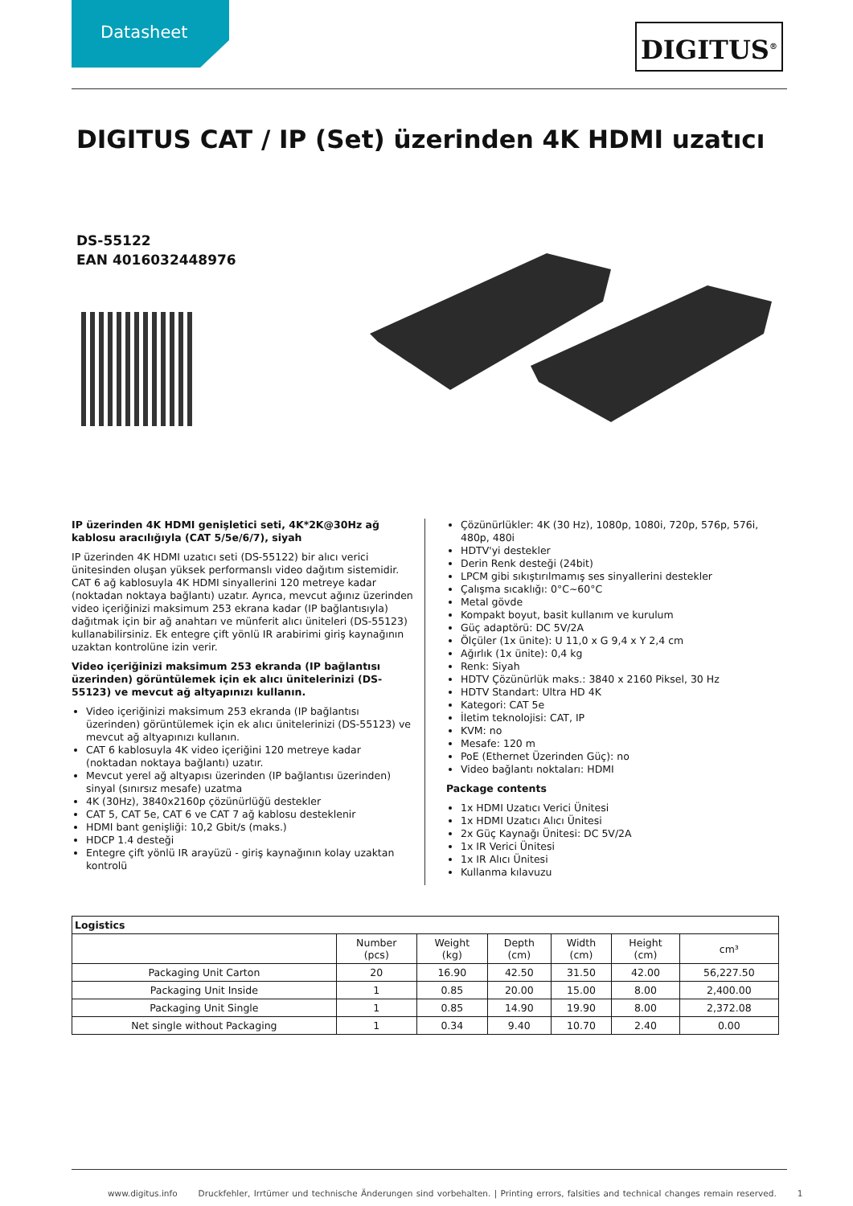Datasheet
DIGITUS<sup>®</sup>
DIGITUS CAT / IP (Set) üzerinden 4K HDMI uzatıcı
DS-55122
EAN 4016032448976
IP üzerinden 4K HDMI genişletici seti, 4K*2K@30Hz ağ kablosu aracılığıyla (CAT 5/5e/6/7), siyah
IP üzerinden 4K HDMI uzatıcı seti (DS-55122) bir alıcı verici ünitesinden oluşan yüksek performanslı video dağıtım sistemidir. CAT 6 ağ kablosuyla 4K HDMI sinyallerini 120 metreye kadar (noktadan noktaya bağlantı) uzatır. Ayrıca, mevcut ağınız üzerinden video içeriğinizi maksimum 253 ekrana kadar (IP bağlantısıyla) dağıtmak için bir ağ anahtarı ve münferit alıcı üniteleri (DS-55123) kullanabilirsiniz. Ek entegre çift yönlü IR arabirimi giriş kaynağının uzaktan kontrolüne izin verir.
Video içeriğinizi maksimum 253 ekranda (IP bağlantısı üzerinden) görüntülemek için ek alıcı ünitelerinizi (DS-55123) ve mevcut ağ altyapınızı kullanın.
Video içeriğinizi maksimum 253 ekranda (IP bağlantısı üzerinden) görüntülemek için ek alıcı ünitelerinizi (DS-55123) ve mevcut ağ altyapınızı kullanın.
CAT 6 kablosuyla 4K video içeriğini 120 metreye kadar (noktadan noktaya bağlantı) uzatır.
Mevcut yerel ağ altyapısı üzerinden (IP bağlantısı üzerinden) sinyal (sınırsız mesafe) uzatma
4K (30Hz), 3840x2160p çözünürlüğü destekler
CAT 5, CAT 5e, CAT 6 ve CAT 7 ağ kablosu desteklenir
HDMI bant genişliği: 10,2 Gbit/s (maks.)
HDCP 1.4 desteği
Entegre çift yönlü IR arayüzü - giriş kaynağının kolay uzaktan kontrolü
Çözünürlükler: 4K (30 Hz), 1080p, 1080i, 720p, 576p, 576i, 480p, 480i
HDTV'yi destekler
Derin Renk desteği (24bit)
LPCM gibi sıkıştırılmamış ses sinyallerini destekler
Çalışma sıcaklığı: 0°C~60°C
Metal gövde
Kompakt boyut, basit kullanım ve kurulum
Güç adaptörü: DC 5V/2A
Ölçüler (1x ünite): U 11,0 x G 9,4 x Y 2,4 cm
Ağırlık (1x ünite): 0,4 kg
Renk: Siyah
HDTV Çözünürlük maks.: 3840 x 2160 Piksel, 30 Hz
HDTV Standart: Ultra HD 4K
Kategori: CAT 5e
İletim teknolojisi: CAT, IP
KVM: no
Mesafe: 120 m
PoE (Ethernet Üzerinden Güç): no
Video bağlantı noktaları: HDMI
Package contents
1x HDMI Uzatıcı Verici Ünitesi
1x HDMI Uzatıcı Alıcı Ünitesi
2x Güç Kaynağı Ünitesi: DC 5V/2A
1x IR Verici Ünitesi
1x IR Alıcı Ünitesi
Kullanma kılavuzu
| Logistics | | | | | | |
| --- | --- | --- | --- | --- | --- | --- |
| | Number (pcs) | Weight (kg) | Depth (cm) | Width (cm) | Height (cm) | cm³ |
| Packaging Unit Carton | 20 | 16.90 | 42.50 | 31.50 | 42.00 | 56,227.50 |
| Packaging Unit Inside | 1 | 0.85 | 20.00 | 15.00 | 8.00 | 2,400.00 |
| Packaging Unit Single | 1 | 0.85 | 14.90 | 19.90 | 8.00 | 2,372.08 |
| Net single without Packaging | 1 | 0.34 | 9.40 | 10.70 | 2.40 | 0.00 |
www.digitus.info Druckfehler, Irrtümer und technische Änderungen sind vorbehalten. | Printing errors, falsities and technical changes remain reserved. 1